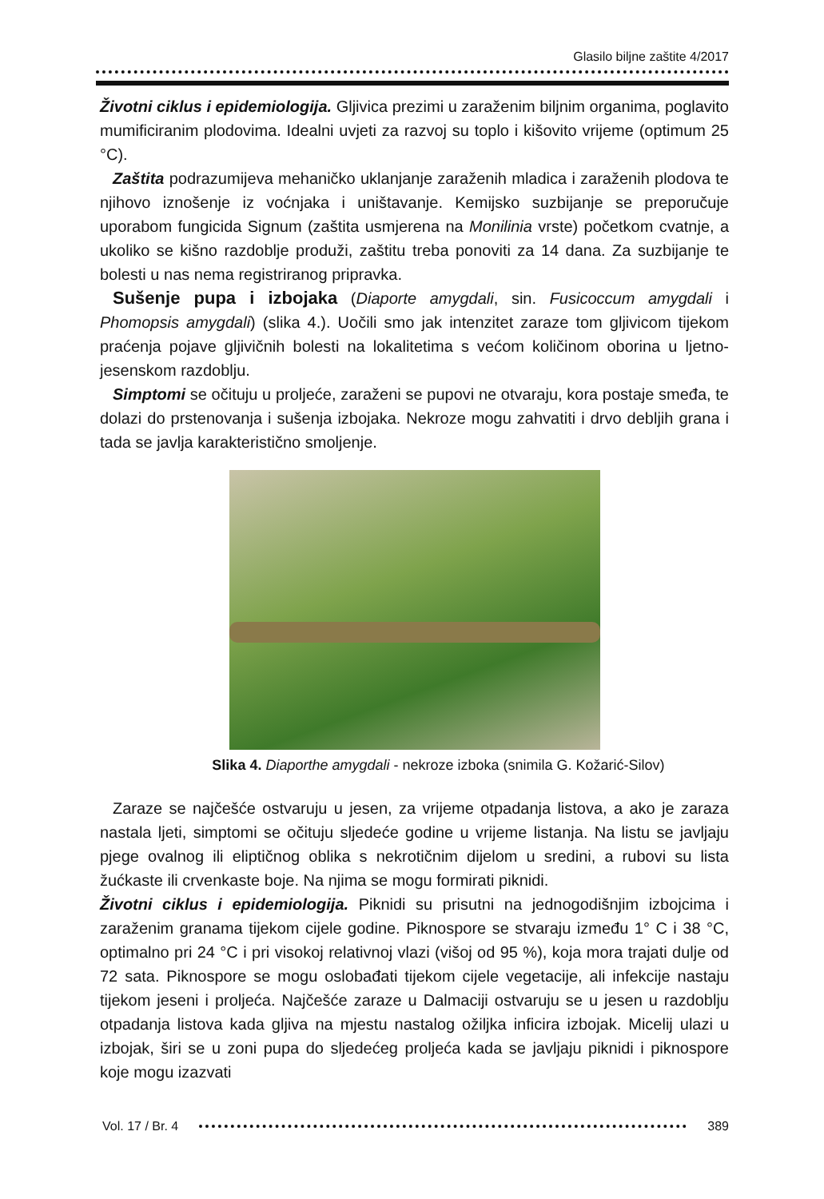Glasilo biljne zaštite 4/2017
Životni ciklus i epidemiologija. Gljivica prezimi u zaraženim biljnim organima, poglavito mumificiranim plodovima. Idealni uvjeti za razvoj su toplo i kišovito vrijeme (optimum 25 °C).
Zaštita podrazumijeva mehaničko uklanjanje zaraženih mladica i zaraženih plodova te njihovo iznošenje iz voćnjaka i uništavanje. Kemijsko suzbijanje se preporučuje uporabom fungicida Signum (zaštita usmjerena na Monilinia vrste) početkom cvatnje, a ukoliko se kišno razdoblje produži, zaštitu treba ponoviti za 14 dana. Za suzbijanje te bolesti u nas nema registriranog pripravka.
Sušenje pupa i izbojaka (Diaporte amygdali, sin. Fusicoccum amygdali i Phomopsis amygdali) (slika 4.). Uočili smo jak intenzitet zaraze tom gljivicom tijekom praćenja pojave gljivičnih bolesti na lokalitetima s većom količinom oborina u ljetno-jesenskom razdoblju.
Simptomi se očituju u proljeće, zaraženi se pupovi ne otvaraju, kora postaje smeđa, te dolazi do prstenovanja i sušenja izbojaka. Nekroze mogu zahvatiti i drvo debljih grana i tada se javlja karakteristično smoljenje.
Slika 4. Diaporthe amygdali - nekroze izboka (snimila G. Kožarić-Silov)
Zaraze se najčešće ostvaruju u jesen, za vrijeme otpadanja listova, a ako je zaraza nastala ljeti, simptomi se očituju sljedeće godine u vrijeme listanja. Na listu se javljaju pjege ovalnog ili eliptičnog oblika s nekrotičnim dijelom u sredini, a rubovi su lista žućkaste ili crvenkaste boje. Na njima se mogu formirati piknidi.
Životni ciklus i epidemiologija. Piknidi su prisutni na jednogodišnjim izbojcima i zaraženim granama tijekom cijele godine. Piknospore se stvaraju između 1° C i 38 °C, optimalno pri 24 °C i pri visokoj relativnoj vlazi (višoj od 95 %), koja mora trajati dulje od 72 sata. Piknospore se mogu oslobađati tijekom cijele vegetacije, ali infekcije nastaju tijekom jeseni i proljeća. Najčešće zaraze u Dalmaciji ostvaruju se u jesen u razdoblju otpadanja listova kada gljiva na mjestu nastalog ožiljka inficira izbojak. Micelij ulazi u izbojak, širi se u zoni pupa do sljedećeg proljeća kada se javljaju piknidi i piknospore koje mogu izazvati
Vol. 17 / Br. 4 389